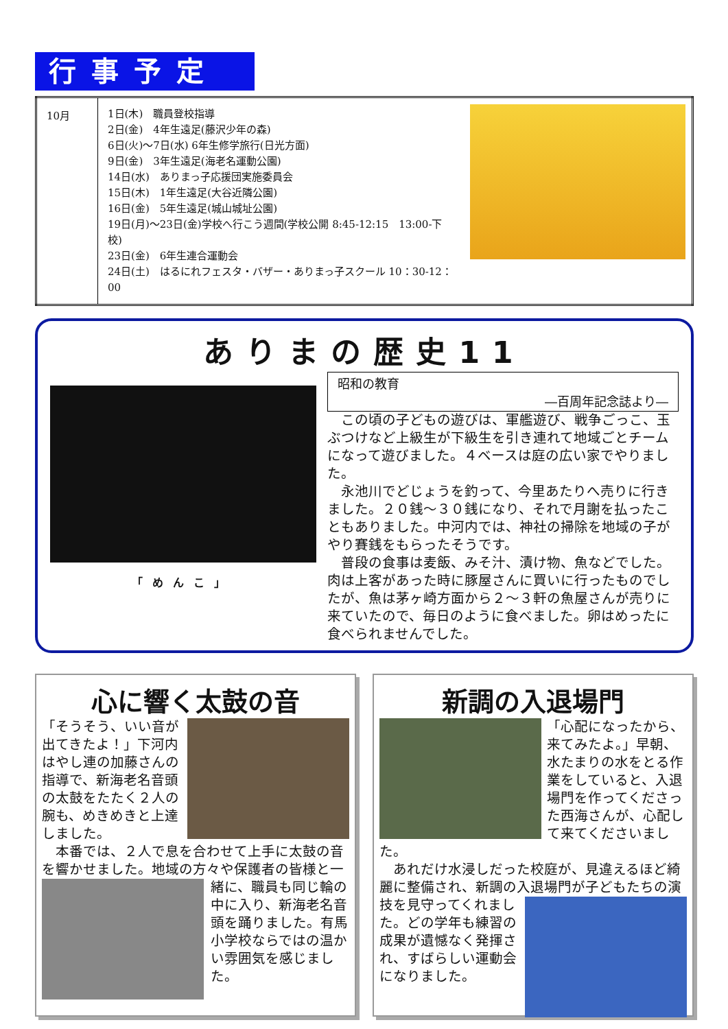行事予定
| 10月 | 1日(木) 職員登校指導 2日(金) 4年生遠足(藤沢少年の森) 6日(火)～7日(水) 6年生修学旅行(日光方面) 9日(金) 3年生遠足(海老名運動公園) 14日(水) ありまっ子応援団実施委員会 15日(木) 1年生遠足(大谷近隣公園) 16日(金) 5年生遠足(城山城址公園) 19日(月)～23日(金)学校へ行こう週間(学校公開 8:45-12:15 13:00-下校) 23日(金) 6年生連合運動会 24日(土) はるにれフェスタ・バザー・ありまっ子スクール 10：30-12：00 | |
ありまの歴史11
「めんこ」
昭和の教育
―百周年記念誌より―
　この頃の子どもの遊びは、軍艦遊び、戦争ごっこ、玉ぶつけなど上級生が下級生を引き連れて地域ごとチームになって遊びました。４ベースは庭の広い家でやりました。
　永池川でどじょうを釣って、今里あたりへ売りに行きました。２０銭～３０銭になり、それで月謝を払ったこともありました。中河内では、神社の掃除を地域の子がやり賽銭をもらったそうです。
　普段の食事は麦飯、みそ汁、漬け物、魚などでした。肉は上客があった時に豚屋さんに買いに行ったものでしたが、魚は茅ヶ崎方面から２～３軒の魚屋さんが売りに来ていたので、毎日のように食べました。卵はめったに食べられませんでした。
心に響く太鼓の音
「そうそう、いい音が出てきたよ！」下河内はやし連の加藤さんの指導で、新海老名音頭の太鼓をたたく２人の腕も、めきめきと上達しました。
　本番では、２人で息を合わせて上手に太鼓の音を響かせました。地域の方々や保護者の皆様
と一緒に、職員も同じ輪の中に入り、新海老名音頭を踊りました。有馬小学校ならではの温かい雰囲気を感じました。
新調の入退場門
「心配になったから、来てみたよ。」早朝、水たまりの水をとる作業をしていると、入退場門を作ってくださった西海さんが、心配して来てくださいました。
　あれだけ水浸しだった校庭が、見違えるほど綺麗に整備され、新調の入退場門が子どもたち
の演技を見守ってくれました。どの学年も練習の成果が遺憾なく発揮され、すばらしい運動会になりました。